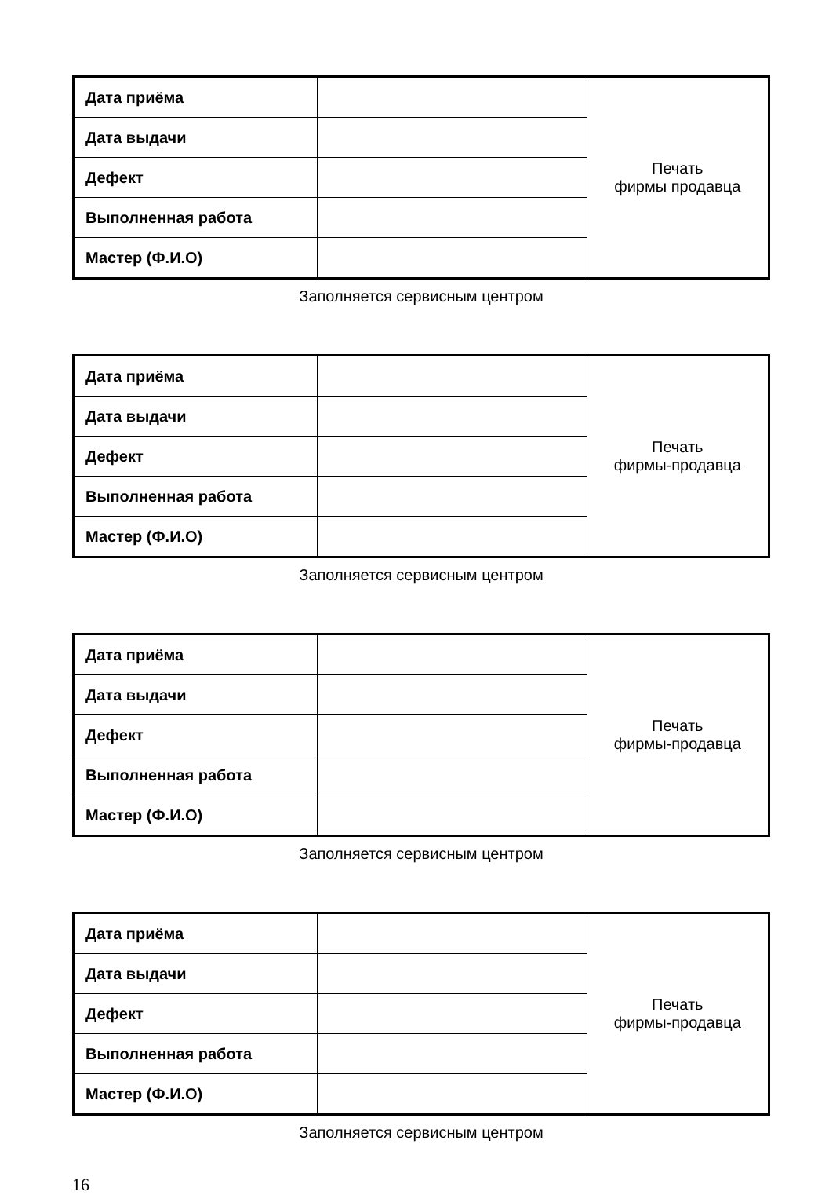| Дата приёма | | Печать фирмы продавца |
| Дата выдачи | | |
| Дефект | | |
| Выполненная работа | | |
| Мастер (Ф.И.О) | | |
Заполняется сервисным центром
| Дата приёма | | Печать фирмы-продавца |
| Дата выдачи | | |
| Дефект | | |
| Выполненная работа | | |
| Мастер (Ф.И.О) | | |
Заполняется сервисным центром
| Дата приёма | | Печать фирмы-продавца |
| Дата выдачи | | |
| Дефект | | |
| Выполненная работа | | |
| Мастер (Ф.И.О) | | |
Заполняется сервисным центром
| Дата приёма | | Печать фирмы-продавца |
| Дата выдачи | | |
| Дефект | | |
| Выполненная работа | | |
| Мастер (Ф.И.О) | | |
Заполняется сервисным центром
16